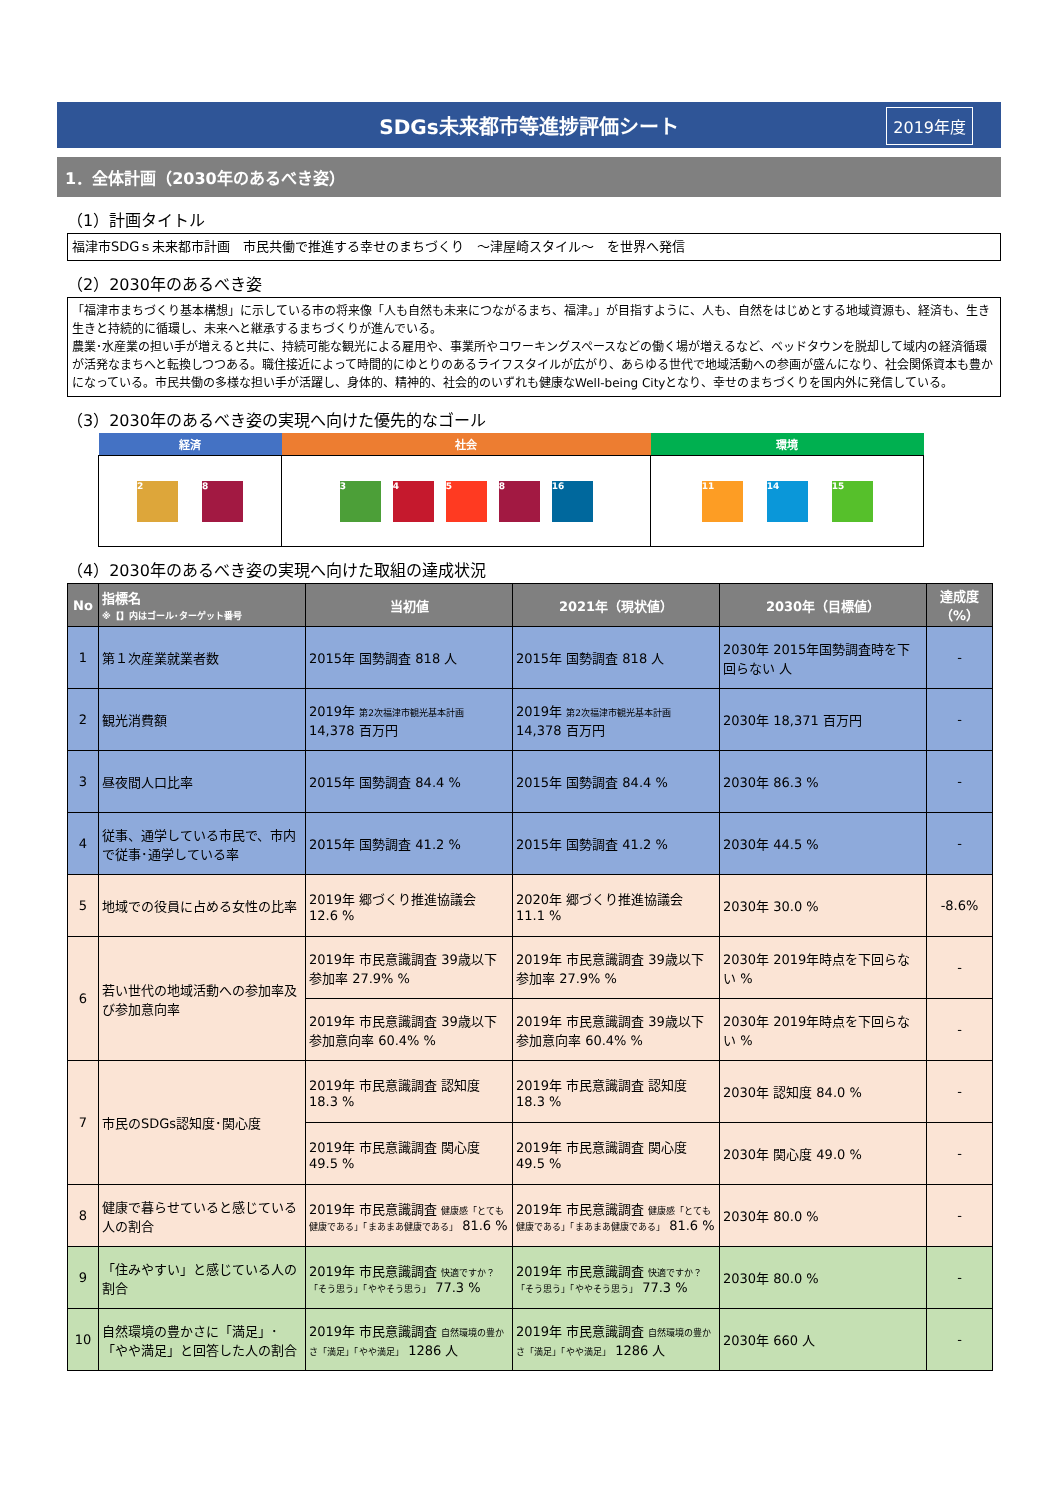SDGs未来都市等進捗評価シート 2019年度
1．全体計画（2030年のあるべき姿）
（1）計画タイトル
福津市SDGｓ未来都市計画　市民共働で推進する幸せのまちづくり　～津屋崎スタイル～　を世界へ発信
（2）2030年のあるべき姿
「福津市まちづくり基本構想」に示している市の将来像「人も自然も未来につながるまち、福津。」が目指すように、人も、自然をはじめとする地域資源も、経済も、生き生きと持続的に循環し、未来へと継承するまちづくりが進んでいる。
農業･水産業の担い手が増えると共に、持続可能な観光による雇用や、事業所やコワーキングスペースなどの働く場が増えるなど、ベッドタウンを脱却して域内の経済循環が活発なまちへと転換しつつある。職住接近によって時間的にゆとりのあるライフスタイルが広がり、あらゆる世代で地域活動への参画が盛んになり、社会関係資本も豊かになっている。市民共働の多様な担い手が活躍し、身体的、精神的、社会的のいずれも健康なWell-being Cityとなり、幸せのまちづくりを国内外に発信している。
（3）2030年のあるべき姿の実現へ向けた優先的なゴール
| 経済 | 社会 | 環境 |
| --- | --- | --- |
| 2 8 | 3 4 5 8 16 | 11 14 15 |
（4）2030年のあるべき姿の実現へ向けた取組の達成状況
| No | 指標名 ※【】内はゴール･ターゲット番号 | 当初値 | 2021年（現状値） | 2030年（目標値） | 達成度（%） |
| --- | --- | --- | --- | --- | --- |
| 1 | 第１次産業就業者数 | 2015年 国勢調査 818 人 | 2015年 国勢調査 818 人 | 2030年 2015年国勢調査時を下回らない 人 | - |
| 2 | 観光消費額 | 2019年 第2次福津市観光基本計画 14,378 百万円 | 2019年 第2次福津市観光基本計画 14,378 百万円 | 2030年 18,371 百万円 | - |
| 3 | 昼夜間人口比率 | 2015年 国勢調査 84.4 % | 2015年 国勢調査 84.4 % | 2030年 86.3 % | - |
| 4 | 従事、通学している市民で、市内で従事･通学している率 | 2015年 国勢調査 41.2 % | 2015年 国勢調査 41.2 % | 2030年 44.5 % | - |
| 5 | 地域での役員に占める女性の比率 | 2019年 郷づくり推進協議会 12.6 % | 2020年 郷づくり推進協議会 11.1 % | 2030年 30.0 % | -8.6% |
| 6 | 若い世代の地域活動への参加率及び参加意向率 | 2019年 市民意識調査 39歳以下参加率 27.9% % | 2019年 市民意識調査 39歳以下参加率 27.9% % | 2030年 2019年時点を下回らない % | - |
| | | 2019年 市民意識調査 39歳以下参加意向率 60.4% % | 2019年 市民意識調査 39歳以下参加意向率 60.4% % | 2030年 2019年時点を下回らない % | - |
| 7 | 市民のSDGs認知度･関心度 | 2019年 市民意識調査 認知度 18.3 % | 2019年 市民意識調査 認知度 18.3 % | 2030年 認知度 84.0 % | - |
| | | 2019年 市民意識調査 関心度 49.5 % | 2019年 市民意識調査 関心度 49.5 % | 2030年 関心度 49.0 % | - |
| 8 | 健康で暮らせていると感じている人の割合 | 2019年 市民意識調査 健康感「とても健康である」「まあまあ健康である」 81.6 % | 2019年 市民意識調査 健康感「とても健康である」「まあまあ健康である」 81.6 % | 2030年 80.0 % | - |
| 9 | 「住みやすい」と感じている人の割合 | 2019年 市民意識調査 快適ですか？「そう思う」「ややそう思う」 77.3 % | 2019年 市民意識調査 快適ですか？「そう思う」「ややそう思う」 77.3 % | 2030年 80.0 % | - |
| 10 | 自然環境の豊かさに「満足」･「やや満足」と回答した人の割合 | 2019年 市民意識調査 自然環境の豊かさ「満足」「やや満足」 1286 人 | 2019年 市民意識調査 自然環境の豊かさ「満足」「やや満足」 1286 人 | 2030年 660 人 | - |